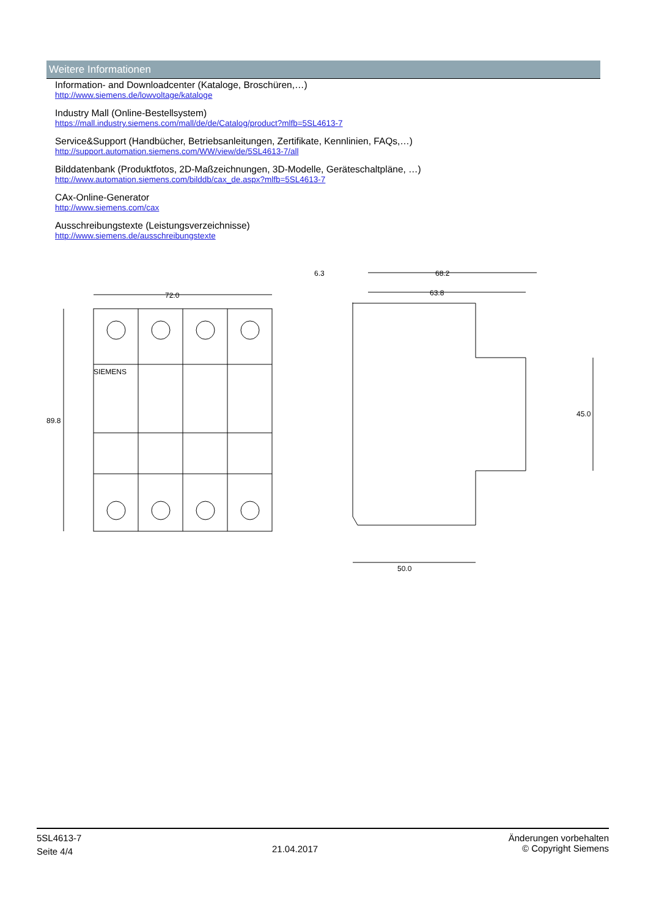Weitere Informationen
Information- and Downloadcenter (Kataloge, Broschüren,…)
http://www.siemens.de/lowvoltage/kataloge
Industry Mall (Online-Bestellsystem)
https://mall.industry.siemens.com/mall/de/de/Catalog/product?mlfb=5SL4613-7
Service&Support (Handbücher, Betriebsanleitungen, Zertifikate, Kennlinien, FAQs,…)
http://support.automation.siemens.com/WW/view/de/5SL4613-7/all
Bilddatenbank (Produktfotos, 2D-Maßzeichnungen, 3D-Modelle, Geräteschaltpläne, …)
http://www.automation.siemens.com/bilddb/cax_de.aspx?mlfb=5SL4613-7
CAx-Online-Generator
http://www.siemens.com/cax
Ausschreibungstexte (Leistungsverzeichnisse)
http://www.siemens.de/ausschreibungstexte
72.0
89.8
SIEMENS
6.3
68.2
63.8
45.0
50.0
5SL4613-7
Seite 4/4
21.04.2017
Änderungen vorbehalten
© Copyright Siemens